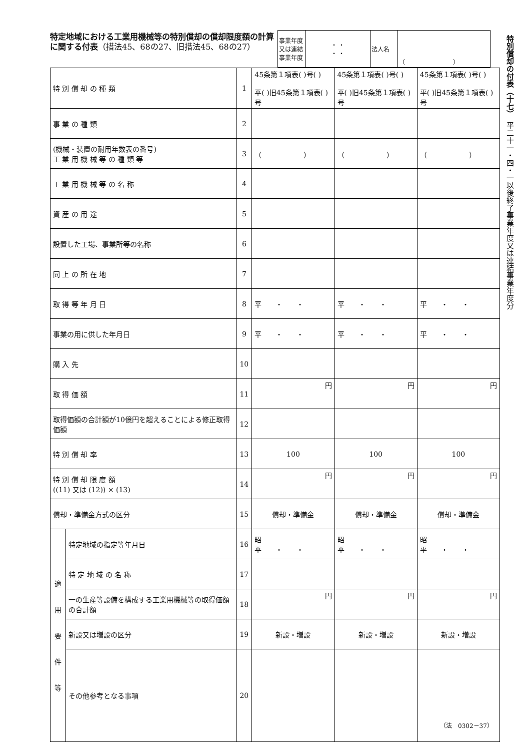特定地域における工業用機械等の特別償却の償却限度額の計算に関する付表（措法45、68の27、旧措法45、68の27）
| 事業年度 又は連結 事業年度 | ・ ・ ・ ・ | 法人名 | （ ） |
特別償却の付表（十七）　平二十一・四・一以後終了事業年度又は連結事業年度分
| 特 別 償 却 の 種 類 | | 1 | 45条第１項表( )号( ) 平( )旧45条第１項表( )号 | 45条第１項表( )号( ) 平( )旧45条第１項表( )号 | 45条第１項表( )号( ) 平( )旧45条第１項表( )号 |
| 事 業 の 種 類 | | 2 | | | |
| (機械・装置の耐用年数表の番号) 工 業 用 機 械 等 の 種 類 等 | | 3 | （ ） | （ ） | （ ） |
| 工 業 用 機 械 等 の 名 称 | | 4 | | | |
| 資 産 の 用 途 | | 5 | | | |
| 設置した工場、事業所等の名称 | | 6 | | | |
| 同 上 の 所 在 地 | | 7 | | | |
| 取 得 等 年 月 日 | | 8 | 平 ・ ・ | 平 ・ ・ | 平 ・ ・ |
| 事業の用に供した年月日 | | 9 | 平 ・ ・ | 平 ・ ・ | 平 ・ ・ |
| 購 入 先 | | 10 | | | |
| 取 得 価 額 | | 11 | 円 | 円 | 円 |
| 取得価額の合計額が10億円を超えることによる修正取得価額 | | 12 | | | |
| 特 別 償 却 率 | | 13 | 100 | 100 | 100 |
| 特 別 償 却 限 度 額 ((11) 又は (12)) × (13) | | 14 | 円 | 円 | 円 |
| 償却・準備金方式の区分 | | 15 | 償却・準備金 | 償却・準備金 | 償却・準備金 |
| 適 用 要 件 等 | 特定地域の指定等年月日 | 16 | 昭 平 ・ ・ | 昭 平 ・ ・ | 昭 平 ・ ・ |
| | 特 定 地 域 の 名 称 | 17 | | | |
| | 一の生産等設備を構成する工業用機械等の取得価額の合計額 | 18 | 円 | 円 | 円 |
| | 新設又は増設の区分 | 19 | 新設・増設 | 新設・増設 | 新設・増設 |
| | その他参考となる事項 | 20 | | | |
（法　0302－37）